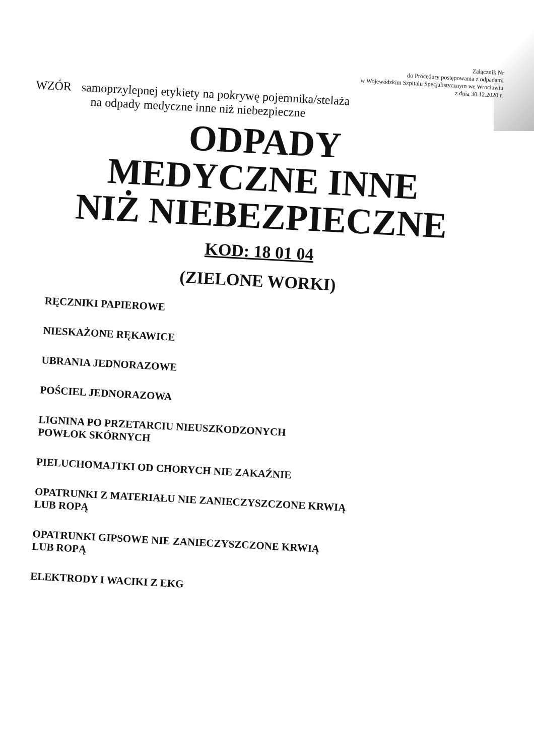Załącznik Nr
do Procedury postępowania z odpadami
w Wojewódzkim Szpitalu Specjalistycznym we Wrocławiu
z dnia 30.12.2020 r.
WZÓR samoprzylepnej etykiety na pokrywę pojemnika/stelaża
na odpady medyczne inne niż niebezpieczne
ODPADY
MEDYCZNE INNE
NIŻ NIEBEZPIECZNE
KOD: 18 01 04
(ZIELONE WORKI)
RĘCZNIKI PAPIEROWE
NIESKAŻONE RĘKAWICE
UBRANIA JEDNORAZOWE
POŚCIEL JEDNORAZOWA
LIGNINA PO PRZETARCIU NIEUSZKODZONYCH
POWŁOK SKÓRNYCH
PIELUCHOMAJTKI OD CHORYCH NIE ZAKAŹNIE
OPATRUNKI Z MATERIAŁU NIE ZANIECZYSZCZONE KRWIĄ
LUB ROPĄ
OPATRUNKI GIPSOWE NIE ZANIECZYSZCZONE KRWIĄ
LUB ROPĄ
ELEKTRODY I WACIKI Z EKG